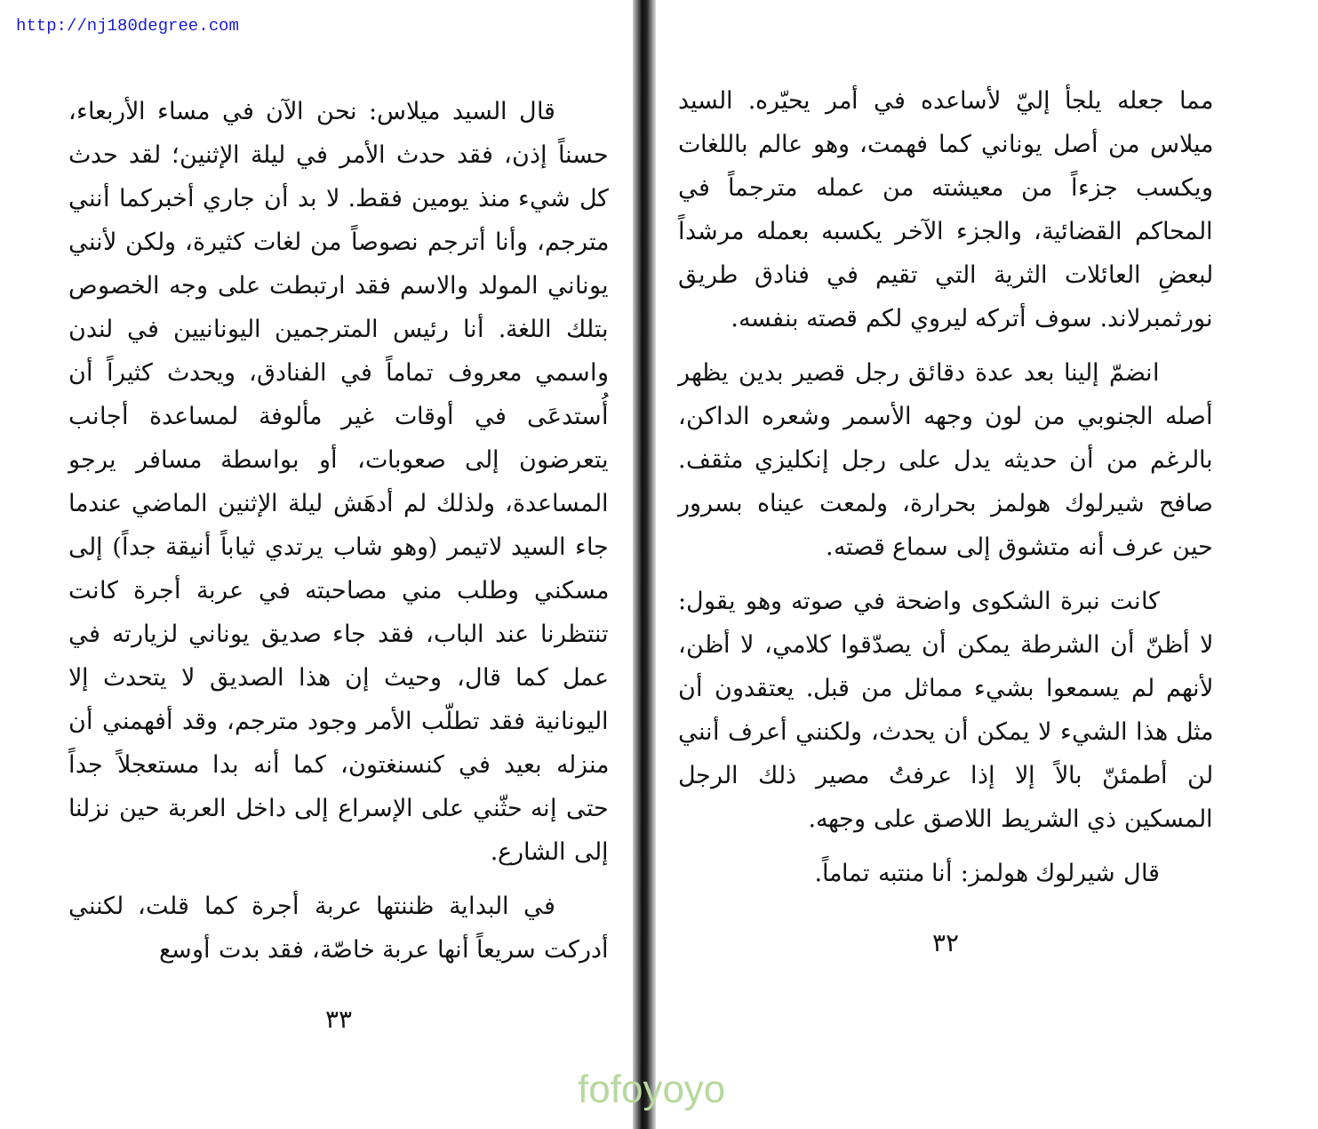http://nj180degree.com
مما جعله يلجأ إليّ لأساعده في أمر يحيّره. السيد ميلاس من أصل يوناني كما فهمت، وهو عالم باللغات ويكسب جزءاً من معيشته من عمله مترجماً في المحاكم القضائية، والجزء الآخر يكسبه بعمله مرشداً لبعضِ العائلات الثرية التي تقيم في فنادق طريق نورثمبرلاند. سوف أتركه ليروي لكم قصته بنفسه.
انضمّ إلينا بعد عدة دقائق رجل قصير بدين يظهر أصله الجنوبي من لون وجهه الأسمر وشعره الداكن، بالرغم من أن حديثه يدل على رجل إنكليزي مثقف. صافح شيرلوك هولمز بحرارة، ولمعت عيناه بسرور حين عرف أنه متشوق إلى سماع قصته.
كانت نبرة الشكوى واضحة في صوته وهو يقول: لا أظنّ أن الشرطة يمكن أن يصدّقوا كلامي، لا أظن، لأنهم لم يسمعوا بشيء مماثل من قبل. يعتقدون أن مثل هذا الشيء لا يمكن أن يحدث، ولكنني أعرف أنني لن أطمئنّ بالاً إلا إذا عرفتُ مصير ذلك الرجل المسكين ذي الشريط اللاصق على وجهه.
قال شيرلوك هولمز: أنا منتبه تماماً.
٣٢
قال السيد ميلاس: نحن الآن في مساء الأربعاء، حسناً إذن، فقد حدث الأمر في ليلة الإثنين؛ لقد حدث كل شيء منذ يومين فقط. لا بد أن جاري أخبركما أنني مترجم، وأنا أترجم نصوصاً من لغات كثيرة، ولكن لأنني يوناني المولد والاسم فقد ارتبطت على وجه الخصوص بتلك اللغة. أنا رئيس المترجمين اليونانيين في لندن واسمي معروف تماماً في الفنادق، ويحدث كثيراً أن أُستدعَى في أوقات غير مألوفة لمساعدة أجانب يتعرضون إلى صعوبات، أو بواسطة مسافر يرجو المساعدة، ولذلك لم أدهَش ليلة الإثنين الماضي عندما جاء السيد لاتيمر (وهو شاب يرتدي ثياباً أنيقة جداً) إلى مسكني وطلب مني مصاحبته في عربة أجرة كانت تنتظرنا عند الباب، فقد جاء صديق يوناني لزيارته في عمل كما قال، وحيث إن هذا الصديق لا يتحدث إلا اليونانية فقد تطلّب الأمر وجود مترجم، وقد أفهمني أن منزله بعيد في كنسنغتون، كما أنه بدا مستعجلاً جداً حتى إنه حثّني على الإسراع إلى داخل العربة حين نزلنا إلى الشارع.
في البداية ظننتها عربة أجرة كما قلت، لكنني أدركت سريعاً أنها عربة خاصّة، فقد بدت أوسع
٣٣
fofoyoyo